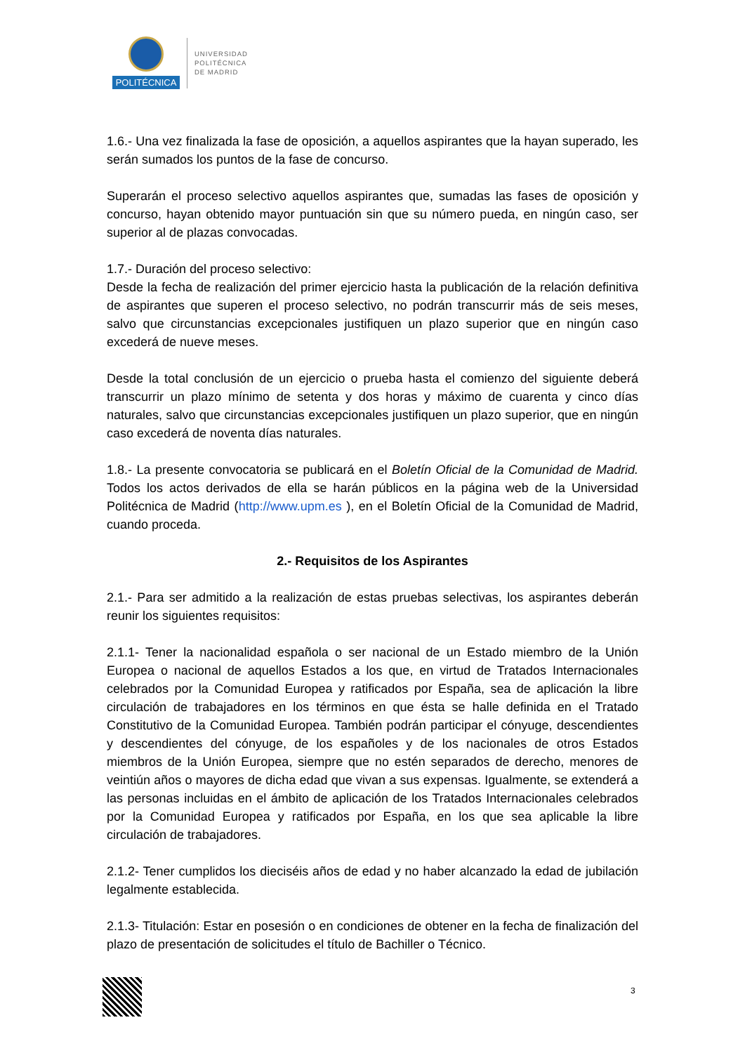POLITÉCNICA
UNIVERSIDAD
POLITÉCNICA
DE MADRID
1.6.- Una vez finalizada la fase de oposición, a aquellos aspirantes que la hayan superado, les serán sumados los puntos de la fase de concurso.
Superarán el proceso selectivo aquellos aspirantes que, sumadas las fases de oposición y concurso, hayan obtenido mayor puntuación sin que su número pueda, en ningún caso, ser superior al de plazas convocadas.
1.7.- Duración del proceso selectivo:
Desde la fecha de realización del primer ejercicio hasta la publicación de la relación definitiva de aspirantes que superen el proceso selectivo, no podrán transcurrir más de seis meses, salvo que circunstancias excepcionales justifiquen un plazo superior que en ningún caso excederá de nueve meses.
Desde la total conclusión de un ejercicio o prueba hasta el comienzo del siguiente deberá transcurrir un plazo mínimo de setenta y dos horas y máximo de cuarenta y cinco días naturales, salvo que circunstancias excepcionales justifiquen un plazo superior, que en ningún caso excederá de noventa días naturales.
1.8.- La presente convocatoria se publicará en el Boletín Oficial de la Comunidad de Madrid. Todos los actos derivados de ella se harán públicos en la página web de la Universidad Politécnica de Madrid (http://www.upm.es ), en el Boletín Oficial de la Comunidad de Madrid, cuando proceda.
2.- Requisitos de los Aspirantes
2.1.- Para ser admitido a la realización de estas pruebas selectivas, los aspirantes deberán reunir los siguientes requisitos:
2.1.1- Tener la nacionalidad española o ser nacional de un Estado miembro de la Unión Europea o nacional de aquellos Estados a los que, en virtud de Tratados Internacionales celebrados por la Comunidad Europea y ratificados por España, sea de aplicación la libre circulación de trabajadores en los términos en que ésta se halle definida en el Tratado Constitutivo de la Comunidad Europea. También podrán participar el cónyuge, descendientes y descendientes del cónyuge, de los españoles y de los nacionales de otros Estados miembros de la Unión Europea, siempre que no estén separados de derecho, menores de veintiún años o mayores de dicha edad que vivan a sus expensas. Igualmente, se extenderá a las personas incluidas en el ámbito de aplicación de los Tratados Internacionales celebrados por la Comunidad Europea y ratificados por España, en los que sea aplicable la libre circulación de trabajadores.
2.1.2- Tener cumplidos los dieciséis años de edad y no haber alcanzado la edad de jubilación legalmente establecida.
2.1.3- Titulación: Estar en posesión o en condiciones de obtener en la fecha de finalización del plazo de presentación de solicitudes el título de Bachiller o Técnico.
3